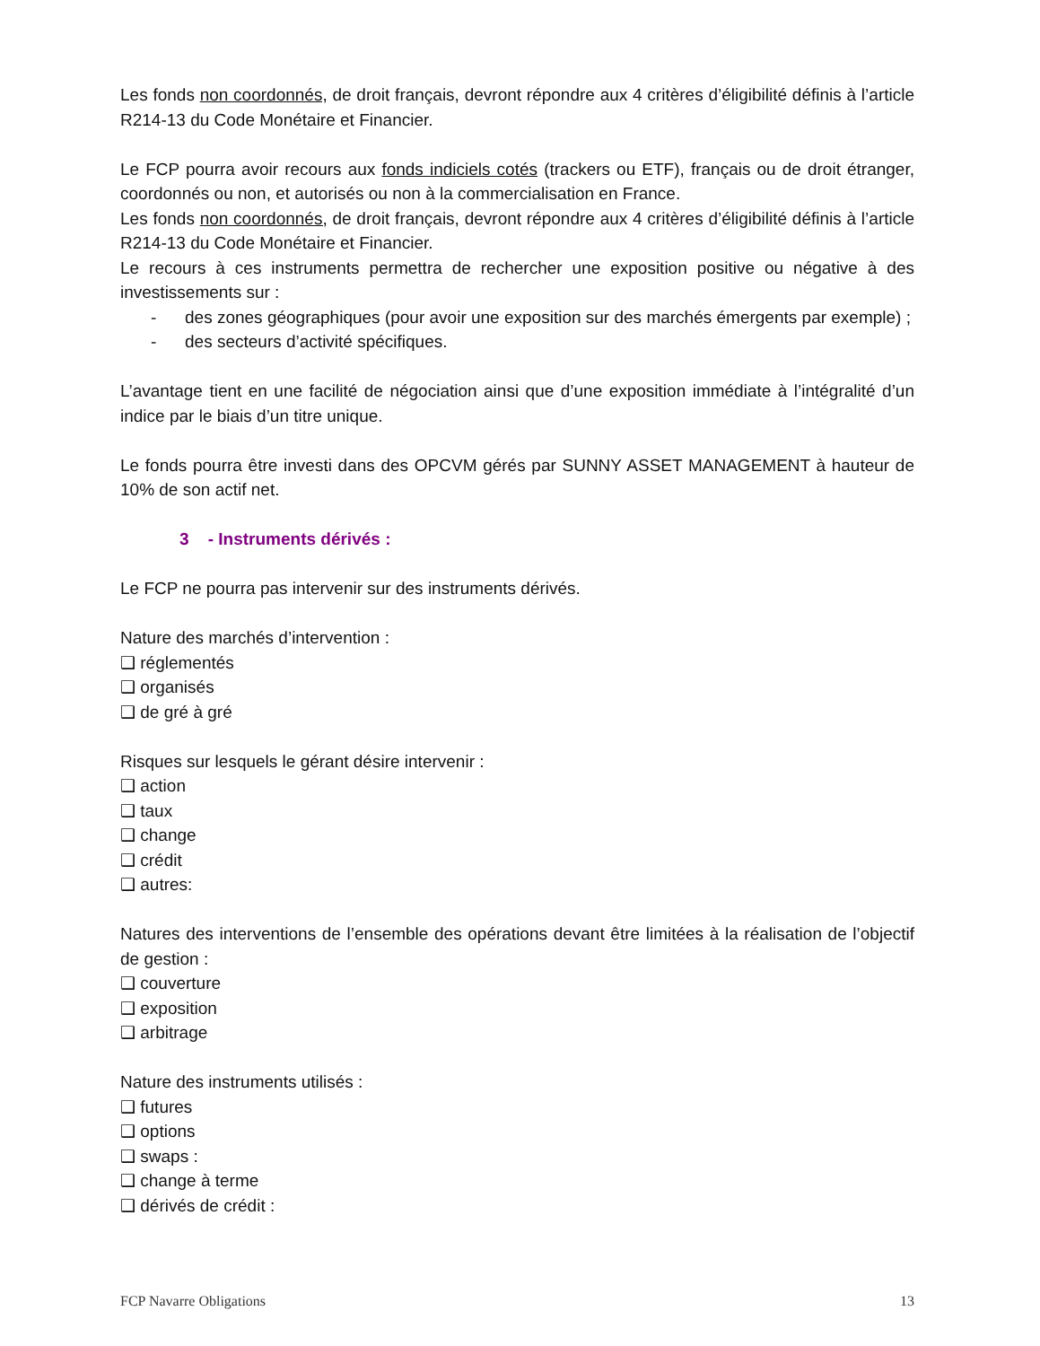Les fonds non coordonnés, de droit français, devront répondre aux 4 critères d’éligibilité définis à l’article R214-13 du Code Monétaire et Financier.
Le FCP pourra avoir recours aux fonds indiciels cotés (trackers ou ETF), français ou de droit étranger, coordonnés ou non, et autorisés ou non à la commercialisation en France.
Les fonds non coordonnés, de droit français, devront répondre aux 4 critères d’éligibilité définis à l’article R214-13 du Code Monétaire et Financier.
Le recours à ces instruments permettra de rechercher une exposition positive ou négative à des investissements sur :
- des zones géographiques (pour avoir une exposition sur des marchés émergents par exemple) ;
- des secteurs d’activité spécifiques.
L’avantage tient en une facilité de négociation ainsi que d’une exposition immédiate à l’intégralité d’un indice par le biais d’un titre unique.
Le fonds pourra être investi dans des OPCVM gérés par SUNNY ASSET MANAGEMENT à hauteur de 10% de son actif net.
3 - Instruments dérivés :
Le FCP ne pourra pas intervenir sur des instruments dérivés.
Nature des marchés d’intervention :
❑ réglementés
❑ organisés
❑ de gré à gré
Risques sur lesquels le gérant désire intervenir :
❑ action
❑ taux
❑ change
❑ crédit
❑ autres:
Natures des interventions de l’ensemble des opérations devant être limitées à la réalisation de l’objectif de gestion :
❑ couverture
❑ exposition
❑ arbitrage
Nature des instruments utilisés :
❑ futures
❑ options
❑ swaps :
❑ change à terme
❑ dérivés de crédit :
FCP Navarre Obligations 13